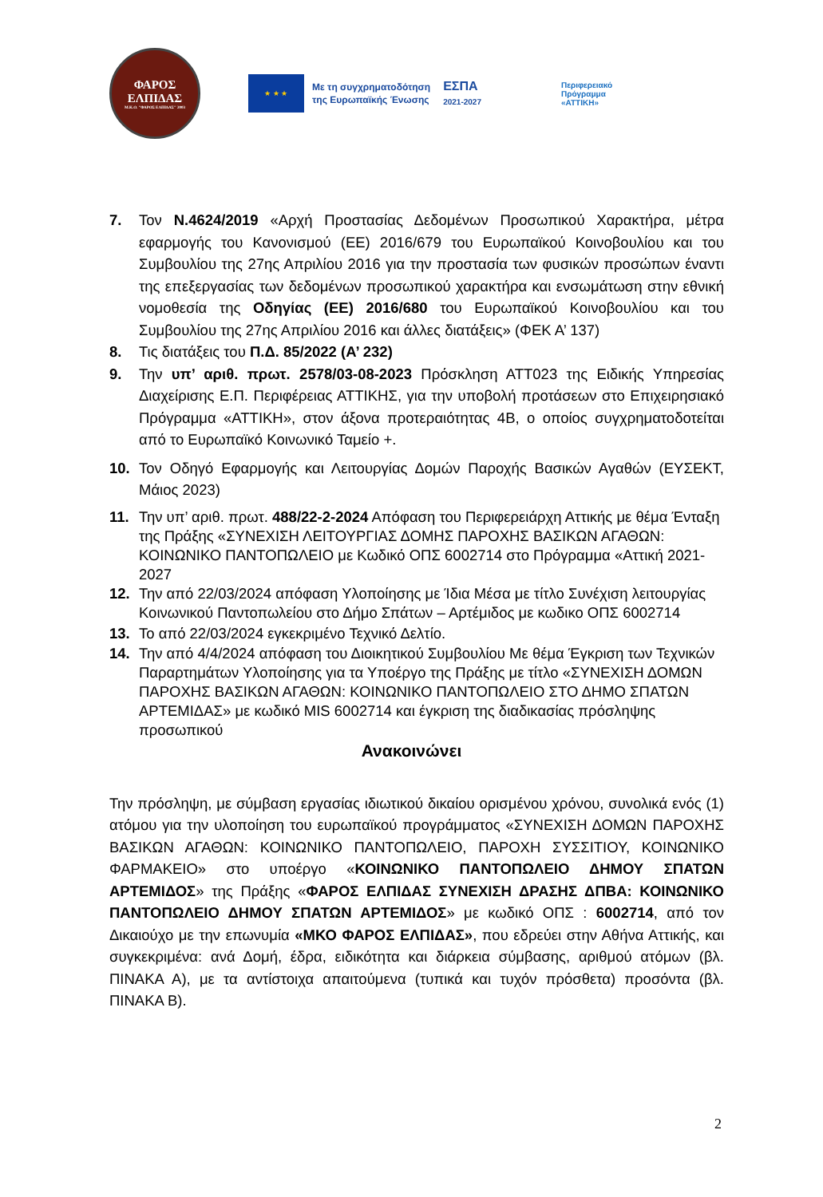ΦΑΡΟΣ
ΕΛΠΙΔΑΣ
Μ.Κ.Ο. "ΦΑΡΟΣ ΕΛΠΙΔΑΣ" 2003
★ ★ ★
Με τη συγχρηματοδότηση
της Ευρωπαϊκής Ένωσης
ΕΣΠΑ
2021-2027
Περιφερειακό
Πρόγραμμα
«ΑΤΤΙΚΗ»
7. Τον Ν.4624/2019 «Αρχή Προστασίας Δεδομένων Προσωπικού Χαρακτήρα, μέτρα εφαρμογής του Κανονισμού (ΕΕ) 2016/679 του Ευρωπαϊκού Κοινοβουλίου και του Συμβουλίου της 27ης Απριλίου 2016 για την προστασία των φυσικών προσώπων έναντι της επεξεργασίας των δεδομένων προσωπικού χαρακτήρα και ενσωμάτωση στην εθνική νομοθεσία της Οδηγίας (ΕΕ) 2016/680 του Ευρωπαϊκού Κοινοβουλίου και του Συμβουλίου της 27ης Απριλίου 2016 και άλλες διατάξεις» (ΦΕΚ Α’ 137)
8. Τις διατάξεις του Π.Δ. 85/2022 (Α’ 232)
9. Την υπ’ αριθ. πρωτ. 2578/03-08-2023 Πρόσκληση ΑΤΤ023 της Ειδικής Υπηρεσίας Διαχείρισης Ε.Π. Περιφέρειας ΑΤΤΙΚΗΣ, για την υποβολή προτάσεων στο Επιχειρησιακό Πρόγραμμα «ΑΤΤΙΚΗ», στον άξονα προτεραιότητας 4Β, ο οποίος συγχρηματοδοτείται από το Ευρωπαϊκό Κοινωνικό Ταμείο +.
10. Τον Οδηγό Εφαρμογής και Λειτουργίας Δομών Παροχής Βασικών Αγαθών (ΕΥΣΕΚΤ, Μάιος 2023)
11. Την υπ’ αριθ. πρωτ. 488/22-2-2024 Απόφαση του Περιφερειάρχη Αττικής με θέμα Ένταξη της Πράξης «ΣΥΝΕΧΙΣΗ ΛΕΙΤΟΥΡΓΙΑΣ ΔΟΜΗΣ ΠΑΡΟΧΗΣ ΒΑΣΙΚΩΝ ΑΓΑΘΩΝ: ΚΟΙΝΩΝΙΚΟ ΠΑΝΤΟΠΩΛΕΙΟ με Κωδικό ΟΠΣ 6002714 στο Πρόγραμμα «Αττική 2021-2027
12. Την από 22/03/2024 απόφαση Υλοποίησης με Ίδια Μέσα με τίτλο Συνέχιση λειτουργίας Κοινωνικού Παντοπωλείου στο Δήμο Σπάτων – Αρτέμιδος με κωδικο ΟΠΣ 6002714
13. Το από 22/03/2024 εγκεκριμένο Τεχνικό Δελτίο.
14. Την από 4/4/2024 απόφαση του Διοικητικού Συμβουλίου Με θέμα Έγκριση των Τεχνικών Παραρτημάτων Υλοποίησης για τα Υποέργο της Πράξης με τίτλο «ΣΥΝΕΧΙΣΗ ΔΟΜΩΝ ΠΑΡΟΧΗΣ ΒΑΣΙΚΩΝ ΑΓΑΘΩΝ: ΚΟΙΝΩΝΙΚΟ ΠΑΝΤΟΠΩΛΕΙΟ ΣΤΟ ΔΗΜΟ ΣΠΑΤΩΝ ΑΡΤΕΜΙΔΑΣ» με κωδικό MIS 6002714 και έγκριση της διαδικασίας πρόσληψης προσωπικού
Ανακοινώνει
Την πρόσληψη, με σύμβαση εργασίας ιδιωτικού δικαίου ορισμένου χρόνου, συνολικά ενός (1) ατόμου για την υλοποίηση του ευρωπαϊκού προγράμματος «ΣΥΝΕΧΙΣΗ ΔΟΜΩΝ ΠΑΡΟΧΗΣ ΒΑΣΙΚΩΝ ΑΓΑΘΩΝ: ΚΟΙΝΩΝΙΚΟ ΠΑΝΤΟΠΩΛΕΙΟ, ΠΑΡΟΧΗ ΣΥΣΣΙΤΙΟΥ, ΚΟΙΝΩΝΙΚΟ ΦΑΡΜΑΚΕΙΟ» στο υποέργο «ΚΟΙΝΩΝΙΚΟ ΠΑΝΤΟΠΩΛΕΙΟ ΔΗΜΟΥ ΣΠΑΤΩΝ ΑΡΤΕΜΙΔΟΣ» της Πράξης «ΦΑΡΟΣ ΕΛΠΙΔΑΣ ΣΥΝΕΧΙΣΗ ΔΡΑΣΗΣ ΔΠΒΑ: ΚΟΙΝΩΝΙΚΟ ΠΑΝΤΟΠΩΛΕΙΟ ΔΗΜΟΥ ΣΠΑΤΩΝ ΑΡΤΕΜΙΔΟΣ» με κωδικό ΟΠΣ : 6002714, από τον Δικαιούχο με την επωνυμία «ΜΚΟ ΦΑΡΟΣ ΕΛΠΙΔΑΣ», που εδρεύει στην Αθήνα Αττικής, και συγκεκριμένα: ανά Δομή, έδρα, ειδικότητα και διάρκεια σύμβασης, αριθμού ατόμων (βλ. ΠΙΝΑΚΑ Α), με τα αντίστοιχα απαιτούμενα (τυπικά και τυχόν πρόσθετα) προσόντα (βλ. ΠΙΝΑΚΑ Β).
2